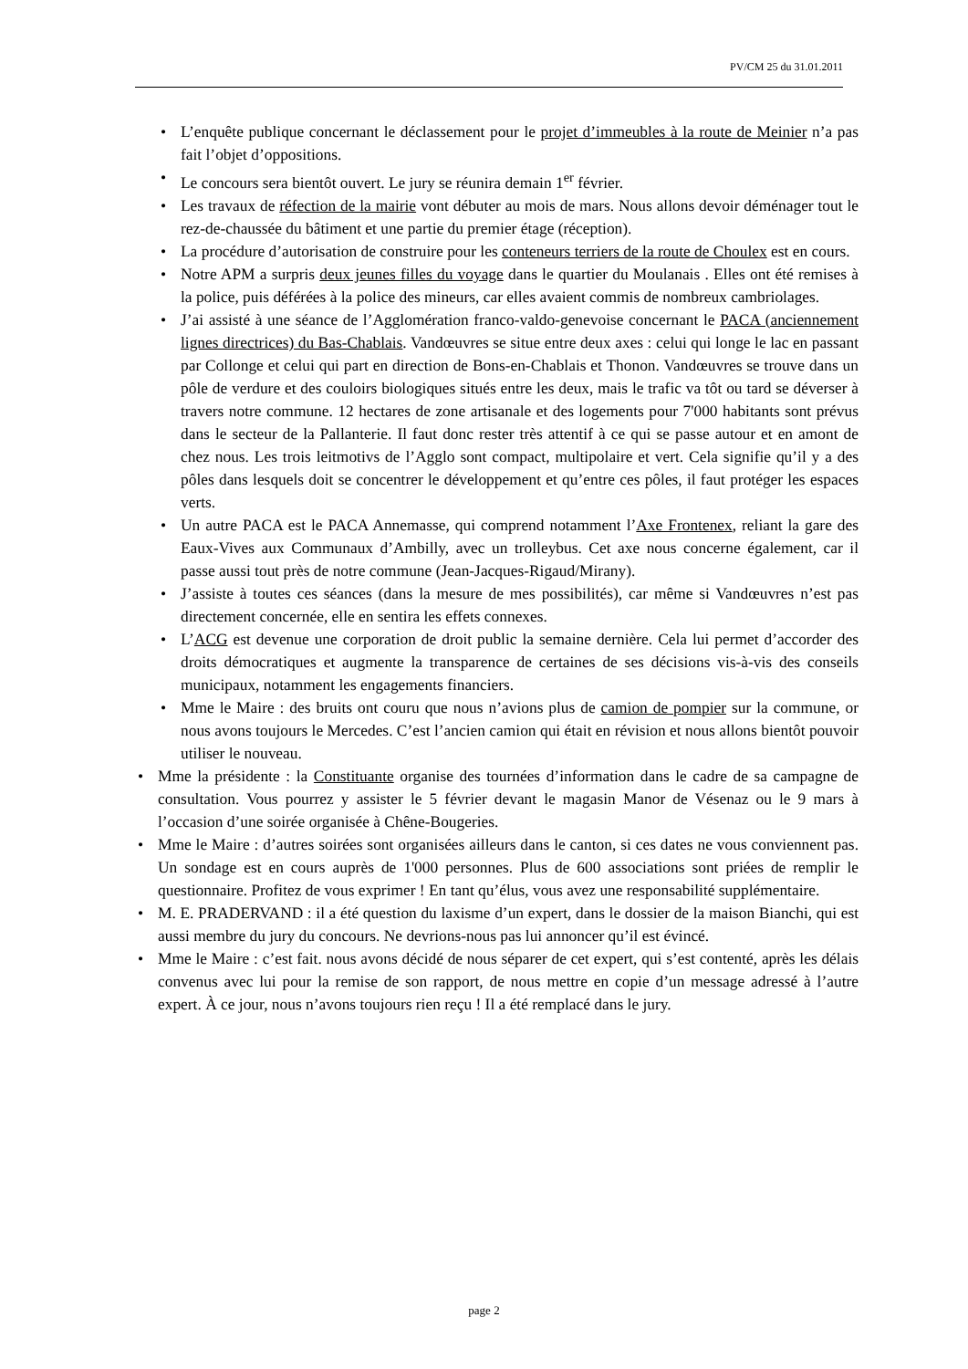PV/CM 25 du 31.01.2011
• L’enquête publique concernant le déclassement pour le projet d’immeubles à la route de Meinier n’a pas fait l’objet d’oppositions.
• Le concours sera bientôt ouvert. Le jury se réunira demain 1<sup>er</sup> février.
• Les travaux de réfection de la mairie vont débuter au mois de mars. Nous allons devoir déménager tout le rez-de-chaussée du bâtiment et une partie du premier étage (réception).
• La procédure d’autorisation de construire pour les conteneurs terriers de la route de Choulex est en cours.
• Notre APM a surpris deux jeunes filles du voyage dans le quartier du Moulanais . Elles ont été remises à la police, puis déférées à la police des mineurs, car elles avaient commis de nombreux cambriolages.
• J’ai assisté à une séance de l’Agglomération franco-valdo-genevoise concernant le PACA (anciennement lignes directrices) du Bas-Chablais. Vandœuvres se situe entre deux axes : celui qui longe le lac en passant par Collonge et celui qui part en direction de Bons-en-Chablais et Thonon. Vandœuvres se trouve dans un pôle de verdure et des couloirs biologiques situés entre les deux, mais le trafic va tôt ou tard se déverser à travers notre commune. 12 hectares de zone artisanale et des logements pour 7'000 habitants sont prévus dans le secteur de la Pallanterie. Il faut donc rester très attentif à ce qui se passe autour et en amont de chez nous. Les trois leitmotivs de l’Agglo sont compact, multipolaire et vert. Cela signifie qu’il y a des pôles dans lesquels doit se concentrer le développement et qu’entre ces pôles, il faut protéger les espaces verts.
• Un autre PACA est le PACA Annemasse, qui comprend notamment l’Axe Frontenex, reliant la gare des Eaux-Vives aux Communaux d’Ambilly, avec un trolleybus. Cet axe nous concerne également, car il passe aussi tout près de notre commune (Jean-Jacques-Rigaud/Mirany).
• J’assiste à toutes ces séances (dans la mesure de mes possibilités), car même si Vandœuvres n’est pas directement concernée, elle en sentira les effets connexes.
• L’ACG est devenue une corporation de droit public la semaine dernière. Cela lui permet d’accorder des droits démocratiques et augmente la transparence de certaines de ses décisions vis-à-vis des conseils municipaux, notamment les engagements financiers.
• Mme le Maire : des bruits ont couru que nous n’avions plus de camion de pompier sur la commune, or nous avons toujours le Mercedes. C’est l’ancien camion qui était en révision et nous allons bientôt pouvoir utiliser le nouveau.
• Mme la présidente : la Constituante organise des tournées d’information dans le cadre de sa campagne de consultation. Vous pourrez y assister le 5 février devant le magasin Manor de Vésenaz ou le 9 mars à l’occasion d’une soirée organisée à Chêne-Bougeries.
• Mme le Maire : d’autres soirées sont organisées ailleurs dans le canton, si ces dates ne vous conviennent pas. Un sondage est en cours auprès de 1'000 personnes. Plus de 600 associations sont priées de remplir le questionnaire. Profitez de vous exprimer ! En tant qu’élus, vous avez une responsabilité supplémentaire.
• M. E. PRADERVAND : il a été question du laxisme d’un expert, dans le dossier de la maison Bianchi, qui est aussi membre du jury du concours. Ne devrions-nous pas lui annoncer qu’il est évincé.
• Mme le Maire : c’est fait. nous avons décidé de nous séparer de cet expert, qui s’est contenté, après les délais convenus avec lui pour la remise de son rapport, de nous mettre en copie d’un message adressé à l’autre expert. À ce jour, nous n’avons toujours rien reçu ! Il a été remplacé dans le jury.
page 2